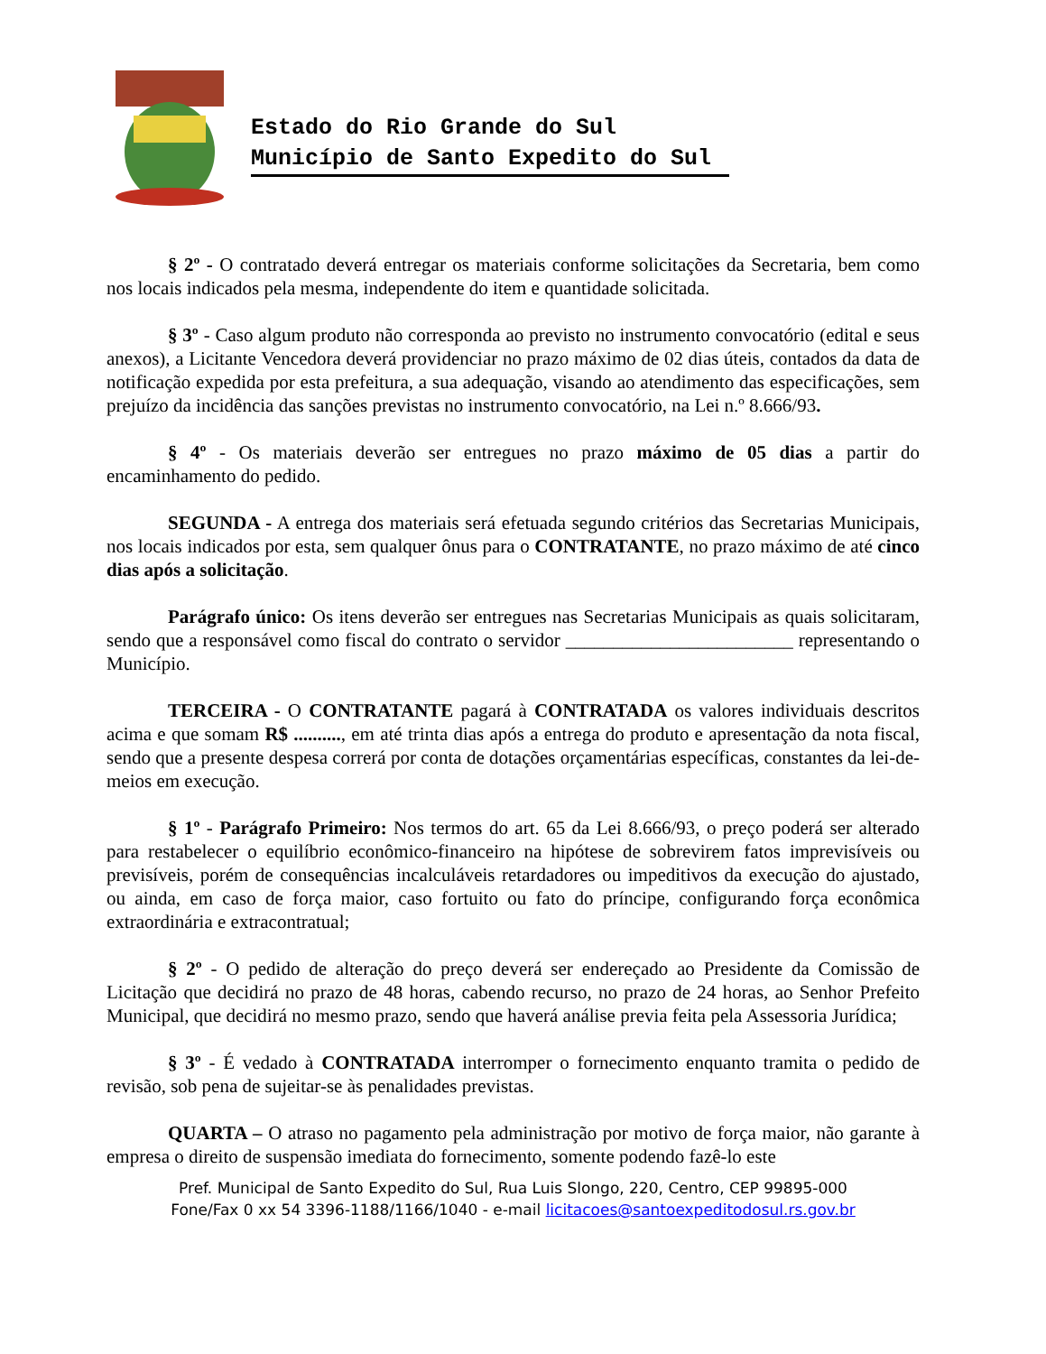Estado do Rio Grande do Sul
Município de Santo Expedito do Sul
§ 2º - O contratado deverá entregar os materiais conforme solicitações da Secretaria, bem como nos locais indicados pela mesma, independente do item e quantidade solicitada.
§ 3º - Caso algum produto não corresponda ao previsto no instrumento convocatório (edital e seus anexos), a Licitante Vencedora deverá providenciar no prazo máximo de 02 dias úteis, contados da data de notificação expedida por esta prefeitura, a sua adequação, visando ao atendimento das especificações, sem prejuízo da incidência das sanções previstas no instrumento convocatório, na Lei n.º 8.666/93.
§ 4º - Os materiais deverão ser entregues no prazo máximo de 05 dias a partir do encaminhamento do pedido.
SEGUNDA - A entrega dos materiais será efetuada segundo critérios das Secretarias Municipais, nos locais indicados por esta, sem qualquer ônus para o CONTRATANTE, no prazo máximo de até cinco dias após a solicitação.
Parágrafo único: Os itens deverão ser entregues nas Secretarias Municipais as quais solicitaram, sendo que a responsável como fiscal do contrato o servidor ________________________ representando o Município.
TERCEIRA - O CONTRATANTE pagará à CONTRATADA os valores individuais descritos acima e que somam R$ .........., em até trinta dias após a entrega do produto e apresentação da nota fiscal, sendo que a presente despesa correrá por conta de dotações orçamentárias específicas, constantes da lei-de-meios em execução.
§ 1º - Parágrafo Primeiro: Nos termos do art. 65 da Lei 8.666/93, o preço poderá ser alterado para restabelecer o equilíbrio econômico-financeiro na hipótese de sobrevirem fatos imprevisíveis ou previsíveis, porém de consequências incalculáveis retardadores ou impeditivos da execução do ajustado, ou ainda, em caso de força maior, caso fortuito ou fato do príncipe, configurando força econômica extraordinária e extracontratual;
§ 2º - O pedido de alteração do preço deverá ser endereçado ao Presidente da Comissão de Licitação que decidirá no prazo de 48 horas, cabendo recurso, no prazo de 24 horas, ao Senhor Prefeito Municipal, que decidirá no mesmo prazo, sendo que haverá análise previa feita pela Assessoria Jurídica;
§ 3º - É vedado à CONTRATADA interromper o fornecimento enquanto tramita o pedido de revisão, sob pena de sujeitar-se às penalidades previstas.
QUARTA – O atraso no pagamento pela administração por motivo de força maior, não garante à empresa o direito de suspensão imediata do fornecimento, somente podendo fazê-lo este
Pref. Municipal de Santo Expedito do Sul, Rua Luis Slongo, 220, Centro, CEP 99895-000
Fone/Fax 0 xx 54 3396-1188/1166/1040 - e-mail licitacoes@santoexpeditodosul.rs.gov.br